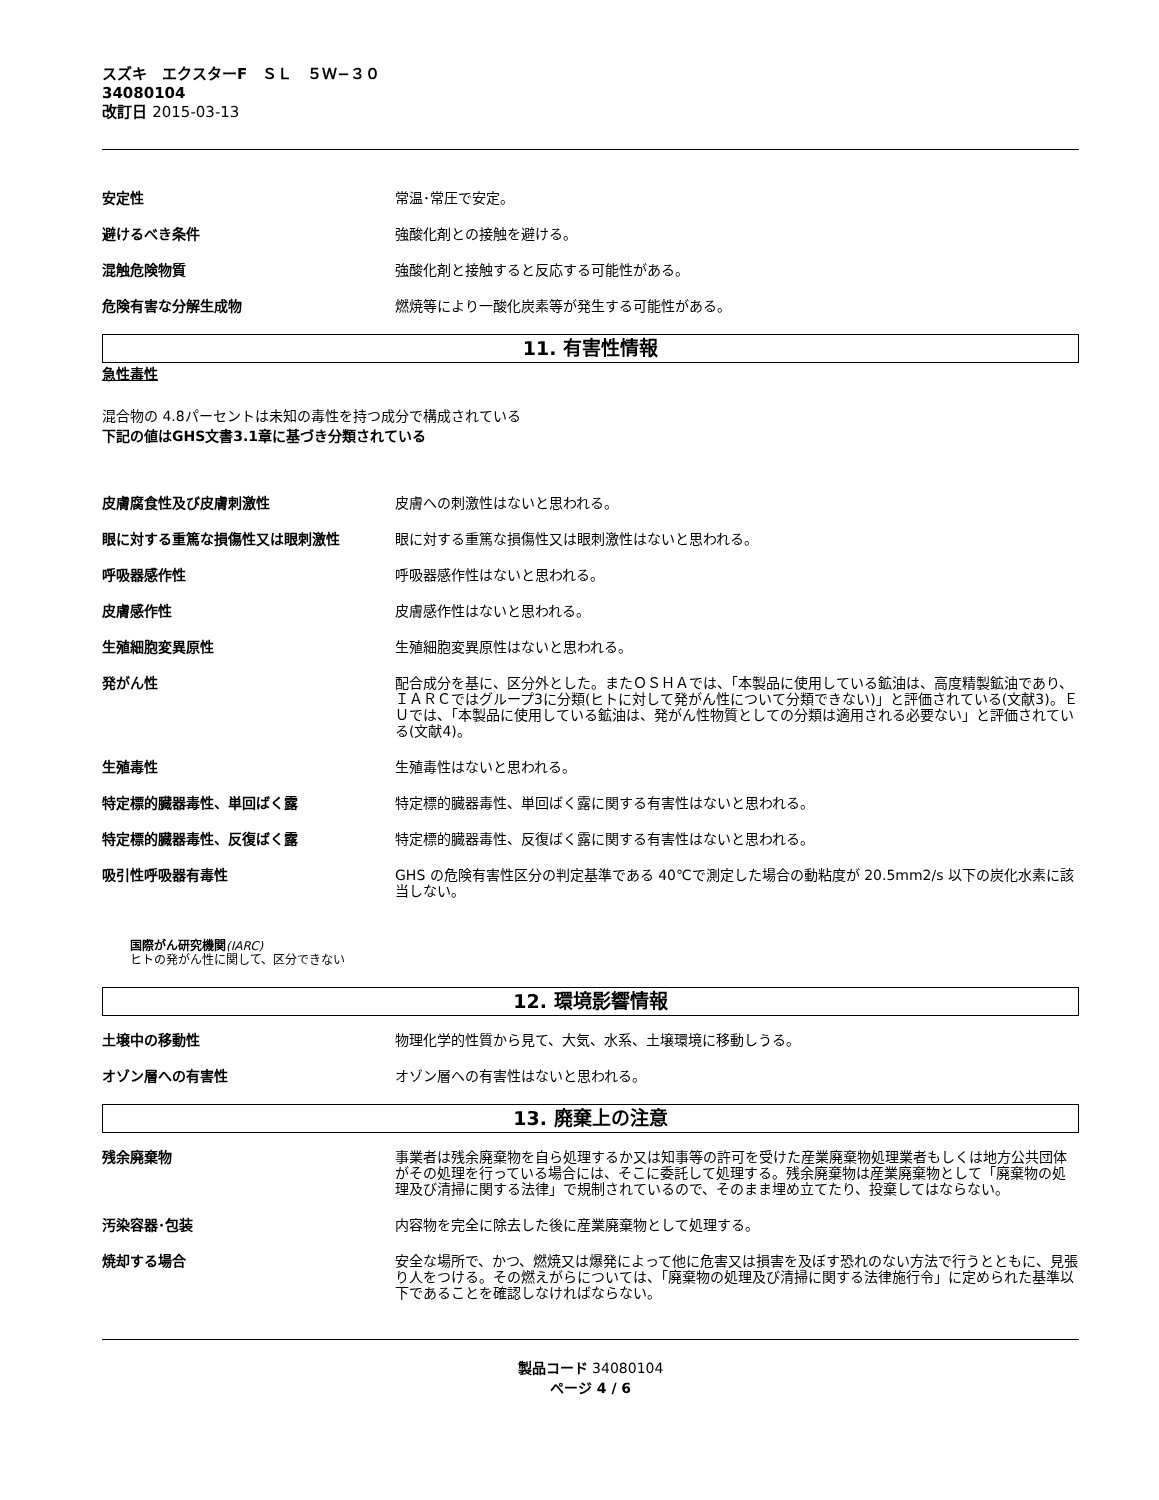スズキ　エクスターF　ＳＬ　５Ｗ−３０
34080104
改訂日 2015-03-13
安定性 常温･常圧で安定。
避けるべき条件 強酸化剤との接触を避ける。
混触危険物質 強酸化剤と接触すると反応する可能性がある。
危険有害な分解生成物 燃焼等により一酸化炭素等が発生する可能性がある。
11. 有害性情報
急性毒性
混合物の 4.8パーセントは未知の毒性を持つ成分で構成されている
下記の値はGHS文書3.1章に基づき分類されている
皮膚腐食性及び皮膚刺激性 皮膚への刺激性はないと思われる。
眼に対する重篤な損傷性又は眼刺激性 眼に対する重篤な損傷性又は眼刺激性はないと思われる。
呼吸器感作性 呼吸器感作性はないと思われる。
皮膚感作性 皮膚感作性はないと思われる。
生殖細胞変異原性 生殖細胞変異原性はないと思われる。
発がん性 配合成分を基に、区分外とした。またＯＳＨＡでは、「本製品に使用している鉱油は、高度精製鉱油であり、ＩＡＲＣではグループ3に分類(ヒトに対して発がん性について分類できない)」と評価されている(文献3)。ＥＵでは、「本製品に使用している鉱油は、発がん性物質としての分類は適用される必要ない」と評価されている(文献4)。
生殖毒性 生殖毒性はないと思われる。
特定標的臓器毒性、単回ばく露 特定標的臓器毒性、単回ばく露に関する有害性はないと思われる。
特定標的臓器毒性、反復ばく露 特定標的臓器毒性、反復ばく露に関する有害性はないと思われる。
吸引性呼吸器有毒性 GHS の危険有害性区分の判定基準である 40℃で測定した場合の動粘度が 20.5mm2/s 以下の炭化水素に該当しない。
国際がん研究機関(IARC)
ヒトの発がん性に関して、区分できない
12. 環境影響情報
土壌中の移動性 物理化学的性質から見て、大気、水系、土壌環境に移動しうる。
オゾン層への有害性 オゾン層への有害性はないと思われる。
13. 廃棄上の注意
残余廃棄物 事業者は残余廃棄物を自ら処理するか又は知事等の許可を受けた産業廃棄物処理業者もしくは地方公共団体がその処理を行っている場合には、そこに委託して処理する。残余廃棄物は産業廃棄物として「廃棄物の処理及び清掃に関する法律」で規制されているので、そのまま埋め立てたり、投棄してはならない。
汚染容器･包装 内容物を完全に除去した後に産業廃棄物として処理する。
焼却する場合 安全な場所で、かつ、燃焼又は爆発によって他に危害又は損害を及ぼす恐れのない方法で行うとともに、見張り人をつける。その燃えがらについては、「廃棄物の処理及び清掃に関する法律施行令」に定められた基準以下であることを確認しなければならない。
製品コード 34080104
ページ 4 / 6